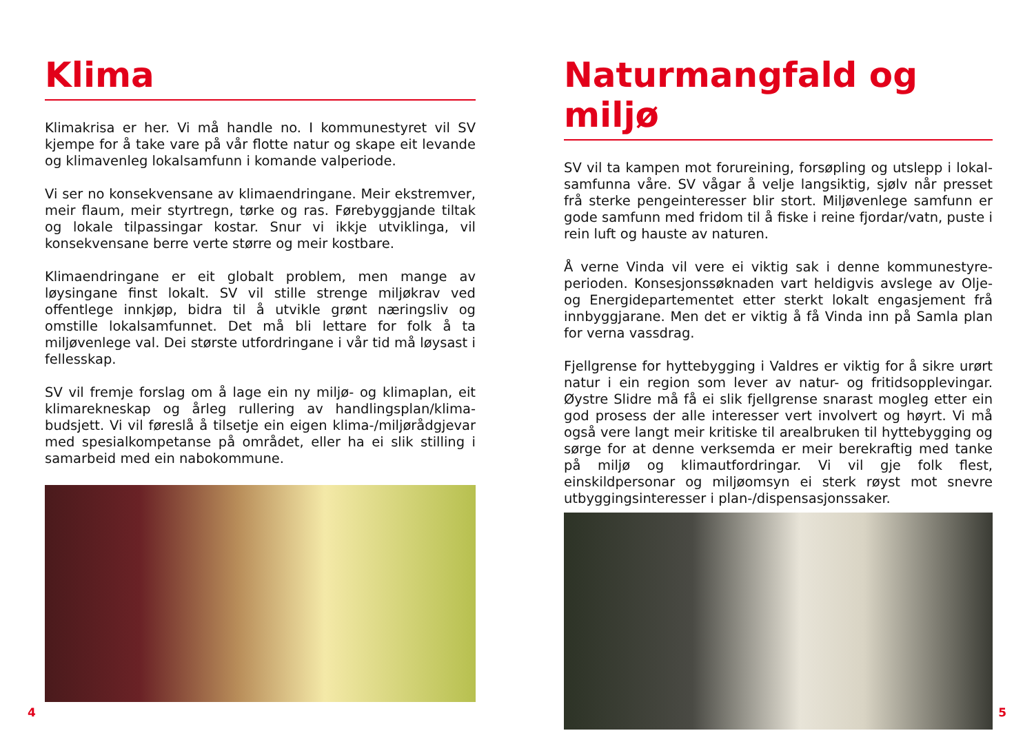Klima
Klimakrisa er her. Vi må handle no. I kommunestyret vil SV kjempe for å take vare på vår flotte natur og skape eit levande og klima­venleg lokalsamfunn i komande valperiode.
Vi ser no konsekvensane av klimaendringane. Meir ekstrem­ver, meir flaum, meir styrtregn, tørke og ras. Førebyggjande tiltak og lokale tilpassingar kostar. Snur vi ikkje utviklinga, vil konsekvensane berre verte større og meir kostbare.
Klimaendringane er eit globalt problem, men mange av løysingane finst lokalt. SV vil stille strenge miljøkrav ved offentlege innkjøp, bidra til å utvikle grønt næringsliv og omstille lokalsamfunnet. Det må bli lettare for folk å ta miljøvenlege val. Dei største utfordringane i vår tid må løysast i fellesskap.
SV vil fremje forslag om å lage ein ny miljø- og klimaplan, eit klimarekneskap og årleg rullering av handlingsplan/klima­budsjett. Vi vil føreslå å tilsetje ein eigen klima-/miljørådgjevar med spesialkompetanse på området, eller ha ei slik stilling i samarbeid med ein nabokommune.
4
Naturmangfald og miljø
SV vil ta kampen mot forureining, forsøpling og utslepp i lokal­samfunna våre. SV vågar å velje langsiktig, sjølv når presset frå sterke pengeinteresser blir stort. Miljøvenlege samfunn er gode samfunn med fridom til å fiske i reine fjordar/vatn, puste i rein luft og hauste av naturen.
Å verne Vinda vil vere ei viktig sak i denne kommunestyre­perioden. Konsesjonssøknaden vart heldigvis avslege av Olje- og Energidepartementet etter sterkt lokalt engasjement frå innbyggjarane. Men det er viktig å få Vinda inn på Samla plan for verna vassdrag.
Fjellgrense for hyttebygging i Valdres er viktig for å sikre urørt natur i ein region som lever av natur- og fritidsopplevingar. Øystre Slidre må få ei slik fjellgrense snarast mogleg etter ein god prosess der alle interesser vert involvert og høyrt. Vi må også vere langt meir kritiske til arealbruken til hyttebygging og sørge for at denne verksemda er meir berekraftig med tanke på mil­jø og klimautfordringar. Vi vil gje folk flest, einskildpersonar og miljøomsyn ei sterk røyst mot snevre utbyggingsinteresser i plan-/dispensasjonssaker.
5